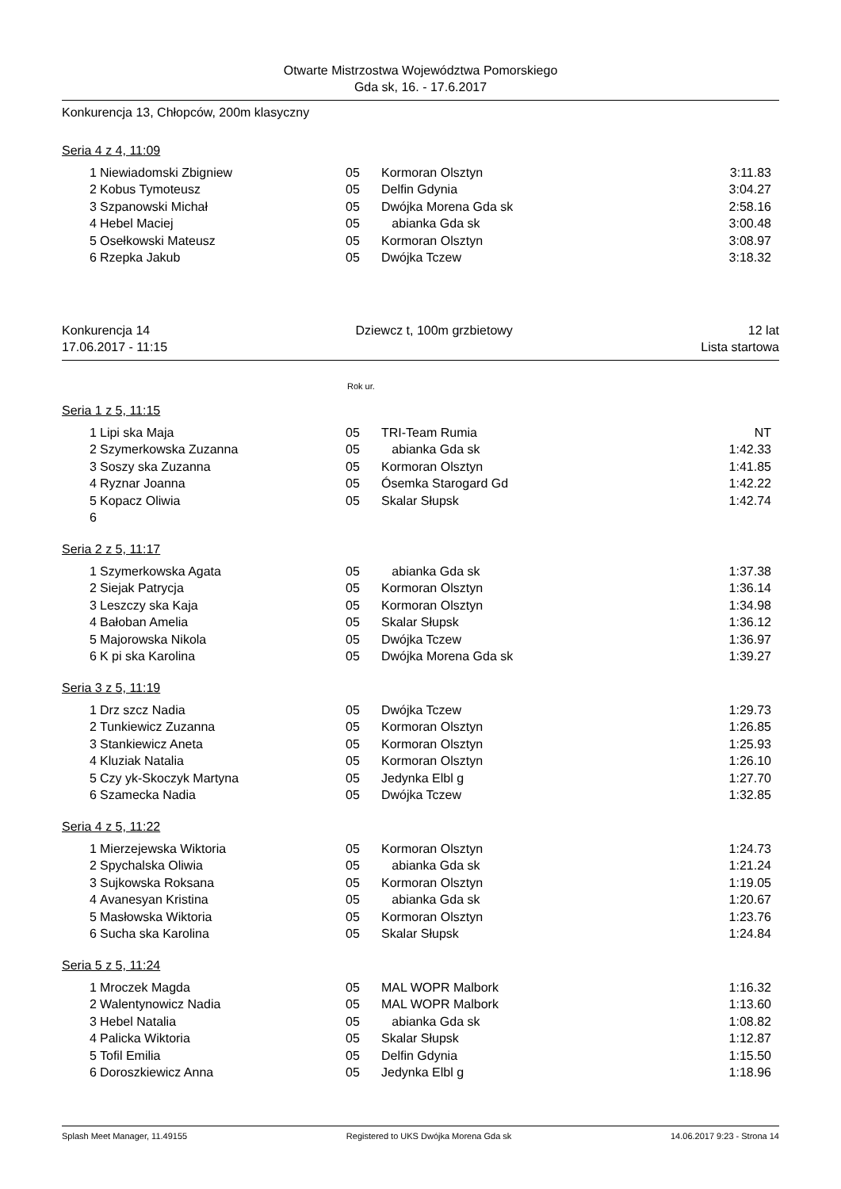Otwarte Mistrzostwa Województwa Pomorskiego
Gda sk, 16. - 17.6.2017
Konkurencja 13, Chłopców, 200m klasyczny
Seria 4 z 4, 11:09
| 1 | Niewiadomski Zbigniew | 05 | Kormoran Olsztyn | 3:11.83 |
| 2 | Kobus Tymoteusz | 05 | Delfin Gdynia | 3:04.27 |
| 3 | Szpanowski Michał | 05 | Dwójka Morena Gda sk | 2:58.16 |
| 4 | Hebel Maciej | 05 | abianka Gda sk | 3:00.48 |
| 5 | Osełkowski Mateusz | 05 | Kormoran Olsztyn | 3:08.97 |
| 6 | Rzepka Jakub | 05 | Dwójka Tczew | 3:18.32 |
Konkurencja 14
17.06.2017 - 11:15 Dziewcz t, 100m grzbietowy 12 lat
Lista startowa
Rok ur.
Seria 1 z 5, 11:15
| 1 | Lipi ska Maja | 05 | TRI-Team Rumia | NT |
| 2 | Szymerkowska Zuzanna | 05 | abianka Gda sk | 1:42.33 |
| 3 | Soszy ska Zuzanna | 05 | Kormoran Olsztyn | 1:41.85 |
| 4 | Ryznar Joanna | 05 | Ósemka Starogard Gd | 1:42.22 |
| 5 | Kopacz Oliwia | 05 | Skalar Słupsk | 1:42.74 |
| 6 | | | | |
Seria 2 z 5, 11:17
| 1 | Szymerkowska Agata | 05 | abianka Gda sk | 1:37.38 |
| 2 | Siejak Patrycja | 05 | Kormoran Olsztyn | 1:36.14 |
| 3 | Leszczy ska Kaja | 05 | Kormoran Olsztyn | 1:34.98 |
| 4 | Bałoban Amelia | 05 | Skalar Słupsk | 1:36.12 |
| 5 | Majorowska Nikola | 05 | Dwójka Tczew | 1:36.97 |
| 6 | K pi ska Karolina | 05 | Dwójka Morena Gda sk | 1:39.27 |
Seria 3 z 5, 11:19
| 1 | Drz szcz Nadia | 05 | Dwójka Tczew | 1:29.73 |
| 2 | Tunkiewicz Zuzanna | 05 | Kormoran Olsztyn | 1:26.85 |
| 3 | Stankiewicz Aneta | 05 | Kormoran Olsztyn | 1:25.93 |
| 4 | Kluziak Natalia | 05 | Kormoran Olsztyn | 1:26.10 |
| 5 | Czy yk-Skoczyk Martyna | 05 | Jedynka Elbl g | 1:27.70 |
| 6 | Szamecka Nadia | 05 | Dwójka Tczew | 1:32.85 |
Seria 4 z 5, 11:22
| 1 | Mierzejewska Wiktoria | 05 | Kormoran Olsztyn | 1:24.73 |
| 2 | Spychalska Oliwia | 05 | abianka Gda sk | 1:21.24 |
| 3 | Sujkowska Roksana | 05 | Kormoran Olsztyn | 1:19.05 |
| 4 | Avanesyan Kristina | 05 | abianka Gda sk | 1:20.67 |
| 5 | Masłowska Wiktoria | 05 | Kormoran Olsztyn | 1:23.76 |
| 6 | Sucha ska Karolina | 05 | Skalar Słupsk | 1:24.84 |
Seria 5 z 5, 11:24
| 1 | Mroczek Magda | 05 | MAL WOPR Malbork | 1:16.32 |
| 2 | Walentynowicz Nadia | 05 | MAL WOPR Malbork | 1:13.60 |
| 3 | Hebel Natalia | 05 | abianka Gda sk | 1:08.82 |
| 4 | Palicka Wiktoria | 05 | Skalar Słupsk | 1:12.87 |
| 5 | Tofil Emilia | 05 | Delfin Gdynia | 1:15.50 |
| 6 | Doroszkiewicz Anna | 05 | Jedynka Elbl g | 1:18.96 |
Splash Meet Manager, 11.49155 Registered to UKS Dwójka Morena Gda sk 14.06.2017 9:23 - Strona 14